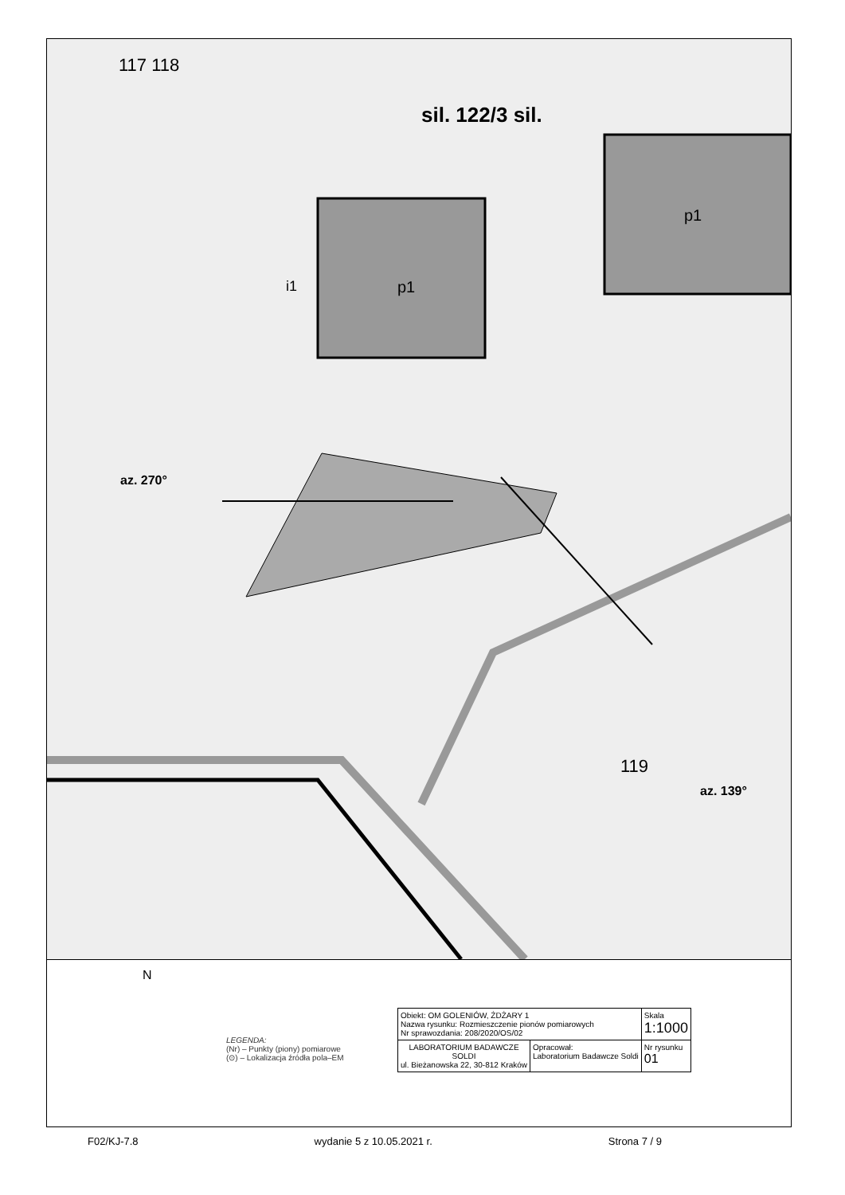az. 270°
az. 139°
sil. 122/3 sil.
117 118
119
p1
p1
i1
N
LEGENDA:
(Nr) – Punkty (piony) pomiarowe
(⊙) – Lokalizacja źródła pola–EM
| Obiekt: OM GOLENIÓW, ŻDŻARY 1 Nazwa rysunku: Rozmieszczenie pionów pomiarowych Nr sprawozdania: 208/2020/OS/02 | | Skala 1:1000 |
| LABORATORIUM BADAWCZE SOLDI ul. Bieżanowska 22, 30-812 Kraków | Opracował: Laboratorium Badawcze Soldi | Nr rysunku 01 |
F02/KJ-7.8 wydanie 5 z 10.05.2021 r. Strona 7 / 9